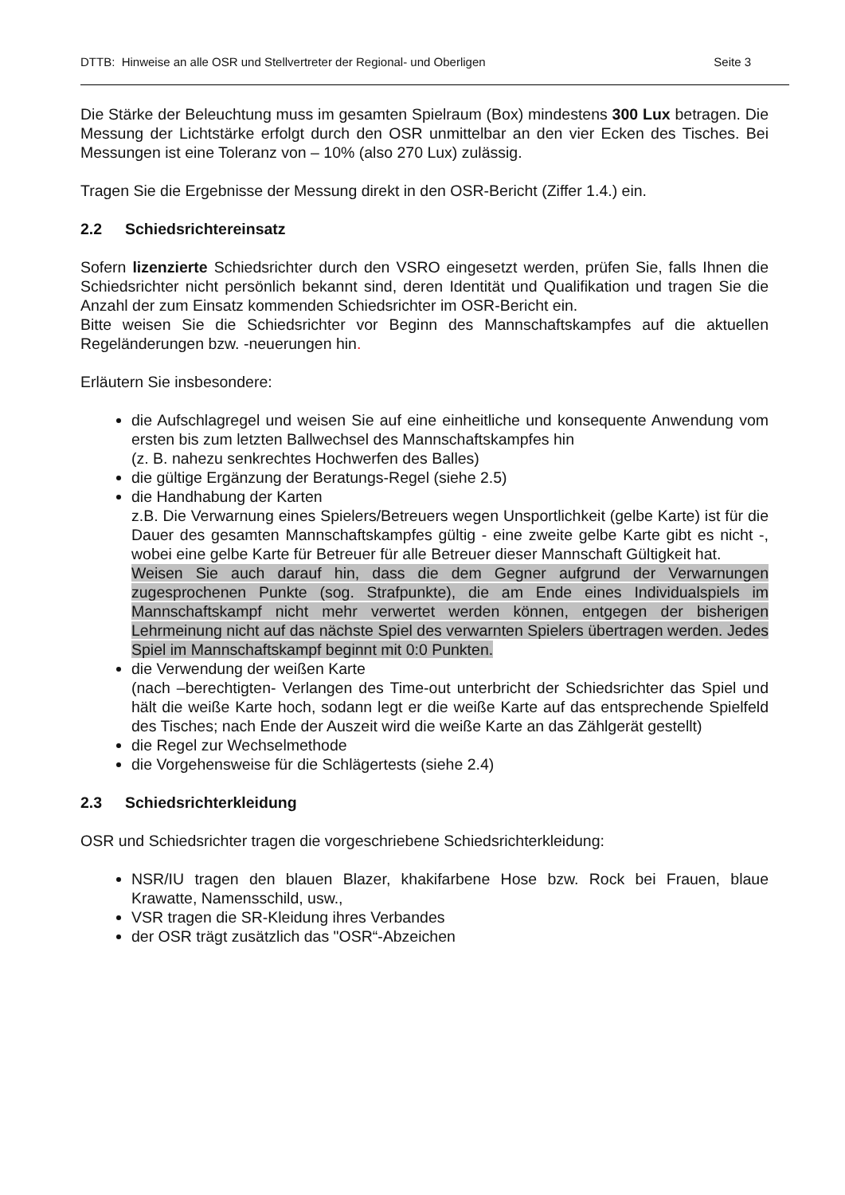DTTB: Hinweise an alle OSR und Stellvertreter der Regional- und Oberligen Seite 3
Die Stärke der Beleuchtung muss im gesamten Spielraum (Box) mindestens 300 Lux betragen. Die Messung der Lichtstärke erfolgt durch den OSR unmittelbar an den vier Ecken des Tisches. Bei Messungen ist eine Toleranz von – 10% (also 270 Lux) zulässig.
Tragen Sie die Ergebnisse der Messung direkt in den OSR-Bericht (Ziffer 1.4.) ein.
2.2 Schiedsrichtereinsatz
Sofern lizenzierte Schiedsrichter durch den VSRO eingesetzt werden, prüfen Sie, falls Ihnen die Schiedsrichter nicht persönlich bekannt sind, deren Identität und Qualifikation und tragen Sie die Anzahl der zum Einsatz kommenden Schiedsrichter im OSR-Bericht ein.
Bitte weisen Sie die Schiedsrichter vor Beginn des Mannschaftskampfes auf die aktuellen Regeländerungen bzw. -neuerungen hin.
Erläutern Sie insbesondere:
die Aufschlagregel und weisen Sie auf eine einheitliche und konsequente Anwendung vom ersten bis zum letzten Ballwechsel des Mannschaftskampfes hin
(z. B. nahezu senkrechtes Hochwerfen des Balles)
die gültige Ergänzung der Beratungs-Regel (siehe 2.5)
die Handhabung der Karten
z.B. Die Verwarnung eines Spielers/Betreuers wegen Unsportlichkeit (gelbe Karte) ist für die Dauer des gesamten Mannschaftskampfes gültig - eine zweite gelbe Karte gibt es nicht -, wobei eine gelbe Karte für Betreuer für alle Betreuer dieser Mannschaft Gültigkeit hat.
Weisen Sie auch darauf hin, dass die dem Gegner aufgrund der Verwarnungen zugesprochenen Punkte (sog. Strafpunkte), die am Ende eines Individualspiels im Mannschaftskampf nicht mehr verwertet werden können, entgegen der bisherigen Lehrmeinung nicht auf das nächste Spiel des verwarnten Spielers übertragen werden. Jedes Spiel im Mannschaftskampf beginnt mit 0:0 Punkten.
die Verwendung der weißen Karte
(nach –berechtigten- Verlangen des Time-out unterbricht der Schiedsrichter das Spiel und hält die weiße Karte hoch, sodann legt er die weiße Karte auf das entsprechende Spielfeld des Tisches; nach Ende der Auszeit wird die weiße Karte an das Zählgerät gestellt)
die Regel zur Wechselmethode
die Vorgehensweise für die Schlägertests (siehe 2.4)
2.3 Schiedsrichterkleidung
OSR und Schiedsrichter tragen die vorgeschriebene Schiedsrichterkleidung:
NSR/IU tragen den blauen Blazer, khakifarbene Hose bzw. Rock bei Frauen, blaue Krawatte, Namensschild, usw.,
VSR tragen die SR-Kleidung ihres Verbandes
der OSR trägt zusätzlich das "OSR“-Abzeichen